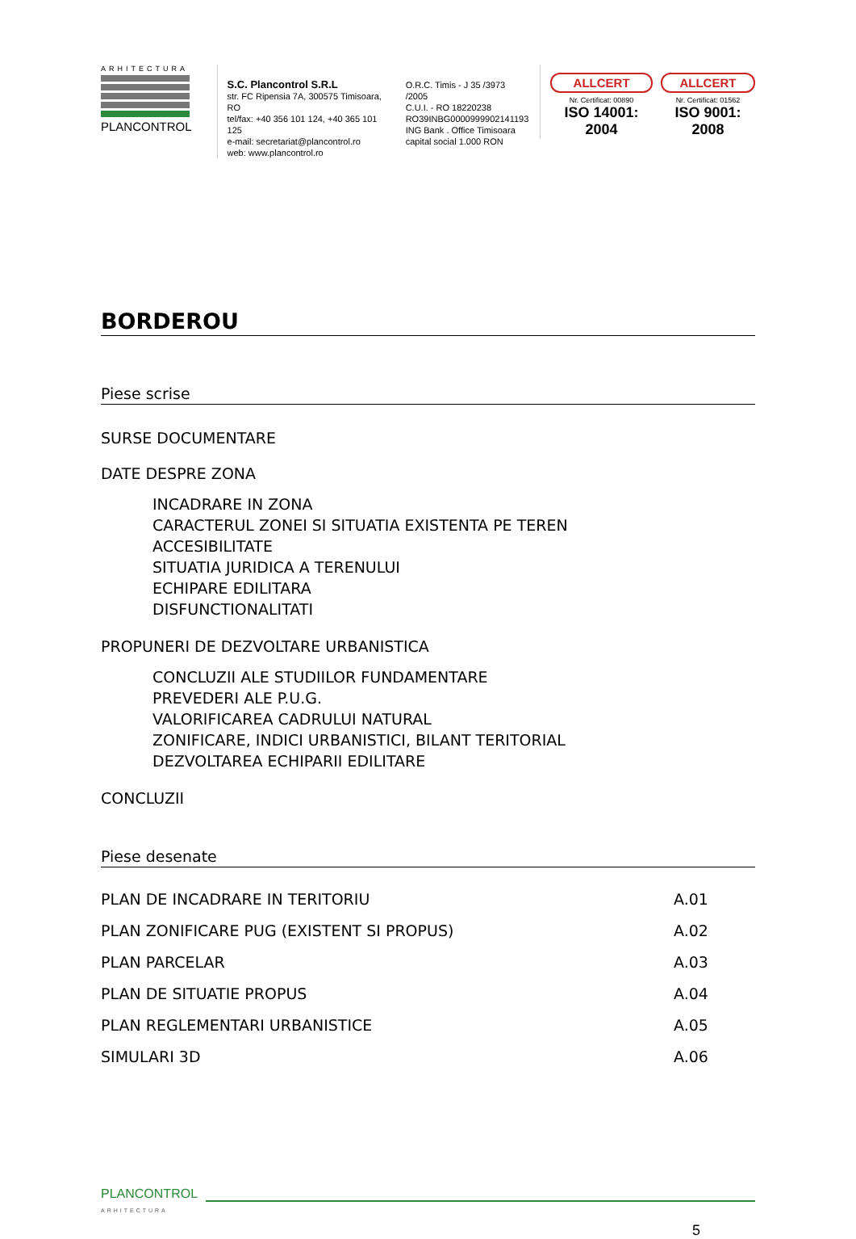ARHITECTURA
PLANCONTROL
S.C. Plancontrol S.R.L
str. FC Ripensia 7A, 300575 Timisoara, RO
tel/fax: +40 356 101 124, +40 365 101 125
e-mail: secretariat@plancontrol.ro
web: www.plancontrol.ro
O.R.C. Timis - J 35 /3973 /2005
C.U.I. - RO 18220238
RO39INBG0000999902141193
ING Bank . Office Timisoara
capital social 1.000 RON
ALLCERT
Nr. Certificat: 00890
ISO 14001: 2004
ALLCERT
Nr. Certificat: 01562
ISO 9001: 2008
BORDEROU
Piese scrise
SURSE DOCUMENTARE
DATE DESPRE ZONA
INCADRARE IN ZONA
CARACTERUL ZONEI SI SITUATIA EXISTENTA PE TEREN
ACCESIBILITATE
SITUATIA JURIDICA A TERENULUI
ECHIPARE EDILITARA
DISFUNCTIONALITATI
PROPUNERI DE DEZVOLTARE URBANISTICA
CONCLUZII ALE STUDIILOR FUNDAMENTARE
PREVEDERI ALE P.U.G.
VALORIFICAREA CADRULUI NATURAL
ZONIFICARE, INDICI URBANISTICI, BILANT TERITORIAL
DEZVOLTAREA ECHIPARII EDILITARE
CONCLUZII
Piese desenate
PLAN DE INCADRARE IN TERITORIU A.01
PLAN ZONIFICARE PUG (EXISTENT SI PROPUS) A.02
PLAN PARCELAR A.03
PLAN DE SITUATIE PROPUS A.04
PLAN REGLEMENTARI URBANISTICE A.05
SIMULARI 3D A.06
PLANCONTROL
ARHITECTURA
5